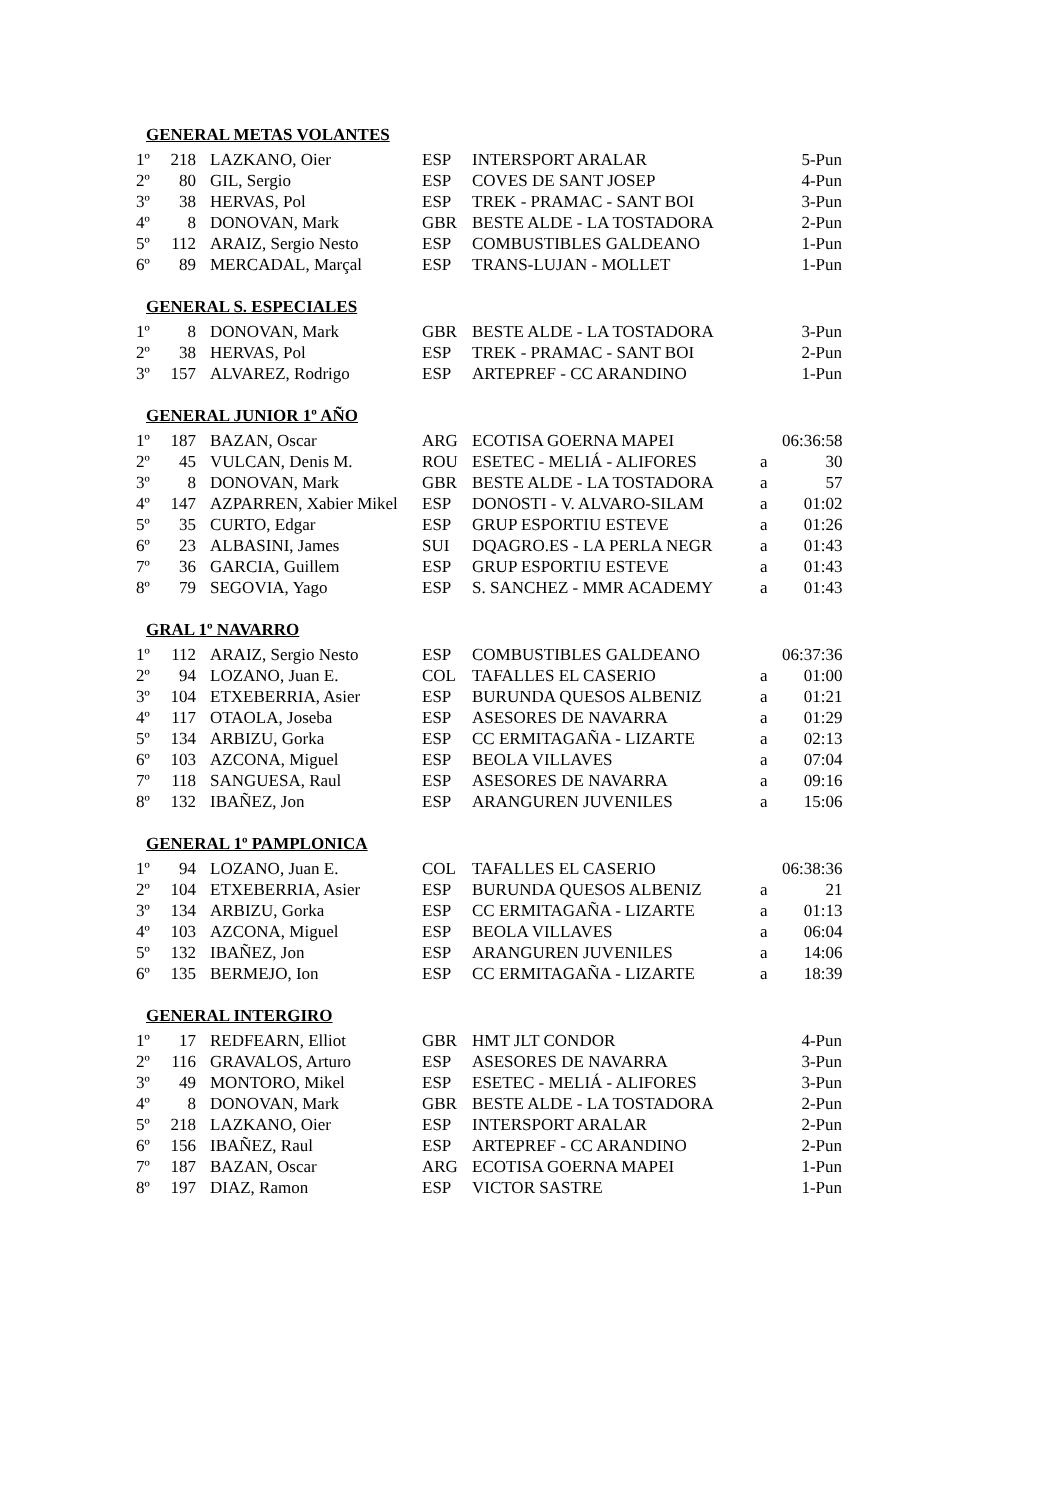GENERAL METAS VOLANTES
| 1º | 218 | LAZKANO, Oier | ESP | INTERSPORT ARALAR | | 5-Pun |
| 2º | 80 | GIL, Sergio | ESP | COVES DE SANT JOSEP | | 4-Pun |
| 3º | 38 | HERVAS, Pol | ESP | TREK - PRAMAC - SANT BOI | | 3-Pun |
| 4º | 8 | DONOVAN, Mark | GBR | BESTE ALDE - LA TOSTADORA | | 2-Pun |
| 5º | 112 | ARAIZ, Sergio Nesto | ESP | COMBUSTIBLES GALDEANO | | 1-Pun |
| 6º | 89 | MERCADAL, Marçal | ESP | TRANS-LUJAN - MOLLET | | 1-Pun |
GENERAL S. ESPECIALES
| 1º | 8 | DONOVAN, Mark | GBR | BESTE ALDE - LA TOSTADORA | | 3-Pun |
| 2º | 38 | HERVAS, Pol | ESP | TREK - PRAMAC - SANT BOI | | 2-Pun |
| 3º | 157 | ALVAREZ, Rodrigo | ESP | ARTEPREF - CC ARANDINO | | 1-Pun |
GENERAL JUNIOR 1º AÑO
| 1º | 187 | BAZAN, Oscar | ARG | ECOTISA GOERNA MAPEI | | 06:36:58 |
| 2º | 45 | VULCAN, Denis M. | ROU | ESETEC - MELIÁ - ALIFORES | a | 30 |
| 3º | 8 | DONOVAN, Mark | GBR | BESTE ALDE - LA TOSTADORA | a | 57 |
| 4º | 147 | AZPARREN, Xabier Mikel | ESP | DONOSTI - V. ALVARO-SILAM | a | 01:02 |
| 5º | 35 | CURTO, Edgar | ESP | GRUP ESPORTIU ESTEVE | a | 01:26 |
| 6º | 23 | ALBASINI, James | SUI | DQAGRO.ES - LA PERLA NEGR | a | 01:43 |
| 7º | 36 | GARCIA, Guillem | ESP | GRUP ESPORTIU ESTEVE | a | 01:43 |
| 8º | 79 | SEGOVIA, Yago | ESP | S. SANCHEZ - MMR ACADEMY | a | 01:43 |
GRAL 1º NAVARRO
| 1º | 112 | ARAIZ, Sergio Nesto | ESP | COMBUSTIBLES GALDEANO | | 06:37:36 |
| 2º | 94 | LOZANO, Juan E. | COL | TAFALLES EL CASERIO | a | 01:00 |
| 3º | 104 | ETXEBERRIA, Asier | ESP | BURUNDA QUESOS ALBENIZ | a | 01:21 |
| 4º | 117 | OTAOLA, Joseba | ESP | ASESORES DE NAVARRA | a | 01:29 |
| 5º | 134 | ARBIZU, Gorka | ESP | CC ERMITAGAÑA - LIZARTE | a | 02:13 |
| 6º | 103 | AZCONA, Miguel | ESP | BEOLA VILLAVES | a | 07:04 |
| 7º | 118 | SANGUESA, Raul | ESP | ASESORES DE NAVARRA | a | 09:16 |
| 8º | 132 | IBAÑEZ, Jon | ESP | ARANGUREN JUVENILES | a | 15:06 |
GENERAL 1º PAMPLONICA
| 1º | 94 | LOZANO, Juan E. | COL | TAFALLES EL CASERIO | | 06:38:36 |
| 2º | 104 | ETXEBERRIA, Asier | ESP | BURUNDA QUESOS ALBENIZ | a | 21 |
| 3º | 134 | ARBIZU, Gorka | ESP | CC ERMITAGAÑA - LIZARTE | a | 01:13 |
| 4º | 103 | AZCONA, Miguel | ESP | BEOLA VILLAVES | a | 06:04 |
| 5º | 132 | IBAÑEZ, Jon | ESP | ARANGUREN JUVENILES | a | 14:06 |
| 6º | 135 | BERMEJO, Ion | ESP | CC ERMITAGAÑA - LIZARTE | a | 18:39 |
GENERAL INTERGIRO
| 1º | 17 | REDFEARN, Elliot | GBR | HMT JLT CONDOR | | 4-Pun |
| 2º | 116 | GRAVALOS, Arturo | ESP | ASESORES DE NAVARRA | | 3-Pun |
| 3º | 49 | MONTORO, Mikel | ESP | ESETEC - MELIÁ - ALIFORES | | 3-Pun |
| 4º | 8 | DONOVAN, Mark | GBR | BESTE ALDE - LA TOSTADORA | | 2-Pun |
| 5º | 218 | LAZKANO, Oier | ESP | INTERSPORT ARALAR | | 2-Pun |
| 6º | 156 | IBAÑEZ, Raul | ESP | ARTEPREF - CC ARANDINO | | 2-Pun |
| 7º | 187 | BAZAN, Oscar | ARG | ECOTISA GOERNA MAPEI | | 1-Pun |
| 8º | 197 | DIAZ, Ramon | ESP | VICTOR SASTRE | | 1-Pun |